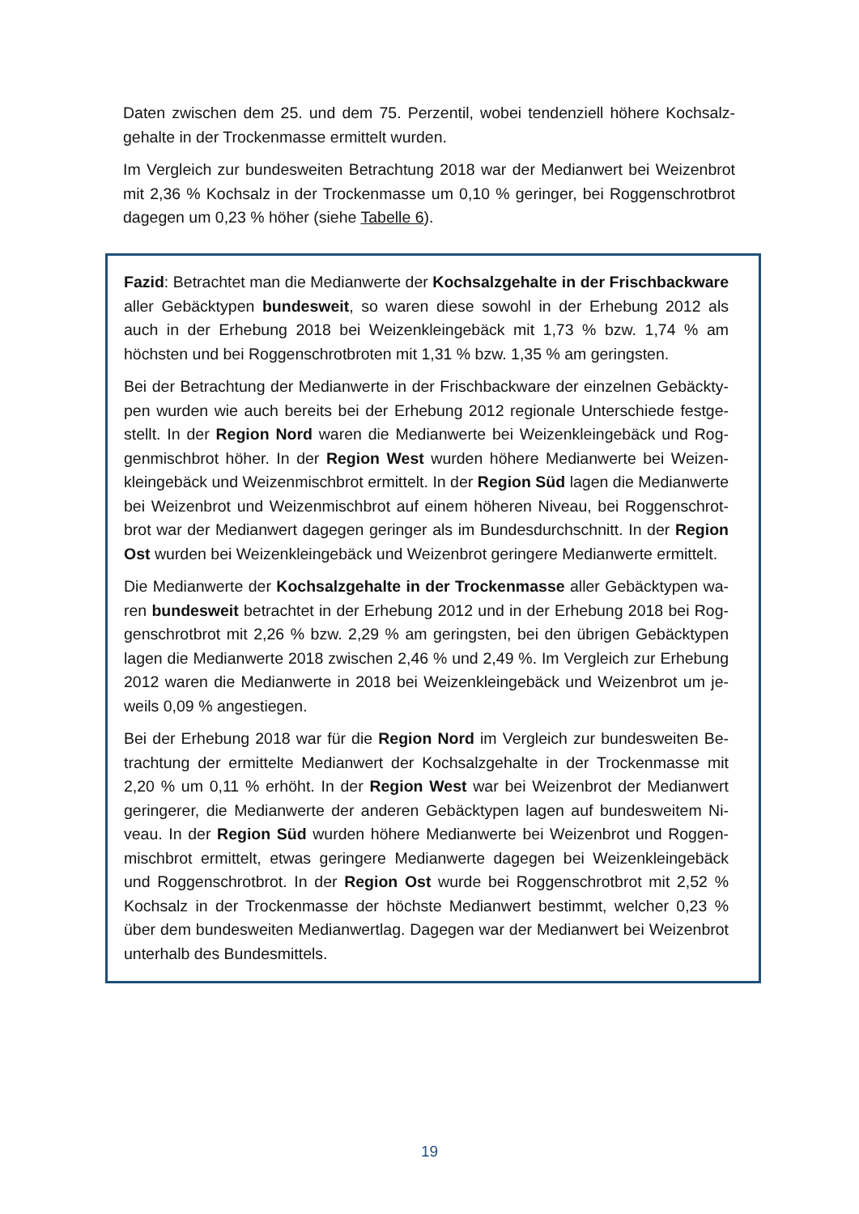Daten zwischen dem 25. und dem 75. Perzentil, wobei tendenziell höhere Kochsalz­gehalte in der Trockenmasse ermittelt wurden.
Im Vergleich zur bundesweiten Betrachtung 2018 war der Medianwert bei Weizenbrot mit 2,36 % Kochsalz in der Trockenmasse um 0,10 % geringer, bei Roggenschrotbrot dagegen um 0,23 % höher (siehe Tabelle 6).
Fazid: Betrachtet man die Medianwerte der Kochsalzgehalte in der Frischbackware aller Gebäcktypen bundesweit, so waren diese sowohl in der Erhebung 2012 als auch in der Erhebung 2018 bei Weizenkleingebäck mit 1,73 % bzw. 1,74 % am höchsten und bei Roggenschrotbroten mit 1,31 % bzw. 1,35 % am geringsten.
Bei der Betrachtung der Medianwerte in der Frischbackware der einzelnen Gebäckty­pen wurden wie auch bereits bei der Erhebung 2012 regionale Unterschiede festge­stellt. In der Region Nord waren die Medianwerte bei Weizenkleingebäck und Rog­genmischbrot höher. In der Region West wurden höhere Medianwerte bei Weizen­kleingebäck und Weizenmischbrot ermittelt. In der Region Süd lagen die Medianwerte bei Weizenbrot und Weizenmischbrot auf einem höheren Niveau, bei Roggenschrot­brot war der Medianwert dagegen geringer als im Bundesdurchschnitt. In der Region Ost wurden bei Weizenkleingebäck und Weizenbrot geringere Medianwerte ermittelt.
Die Medianwerte der Kochsalzgehalte in der Trockenmasse aller Gebäcktypen wa­ren bundesweit betrachtet in der Erhebung 2012 und in der Erhebung 2018 bei Rog­genschrotbrot mit 2,26 % bzw. 2,29 % am geringsten, bei den übrigen Gebäcktypen lagen die Medianwerte 2018 zwischen 2,46 % und 2,49 %. Im Vergleich zur Erhebung 2012 waren die Medianwerte in 2018 bei Weizenkleingebäck und Weizenbrot um je­weils 0,09 % angestiegen.
Bei der Erhebung 2018 war für die Region Nord im Vergleich zur bundesweiten Be­trachtung der ermittelte Medianwert der Kochsalzgehalte in der Trockenmasse mit 2,20 % um 0,11 % erhöht. In der Region West war bei Weizenbrot der Medianwert geringerer, die Medianwerte der anderen Gebäcktypen lagen auf bundesweitem Ni­veau. In der Region Süd wurden höhere Medianwerte bei Weizenbrot und Roggen­mischbrot ermittelt, etwas geringere Medianwerte dagegen bei Weizenkleingebäck und Roggenschrotbrot. In der Region Ost wurde bei Roggenschrotbrot mit 2,52 % Koch­salz in der Trockenmasse der höchste Medianwert bestimmt, welcher 0,23 % über dem bundesweiten Medianwertlag. Dagegen war der Medianwert bei Weizenbrot unterhalb des Bundesmittels.
19